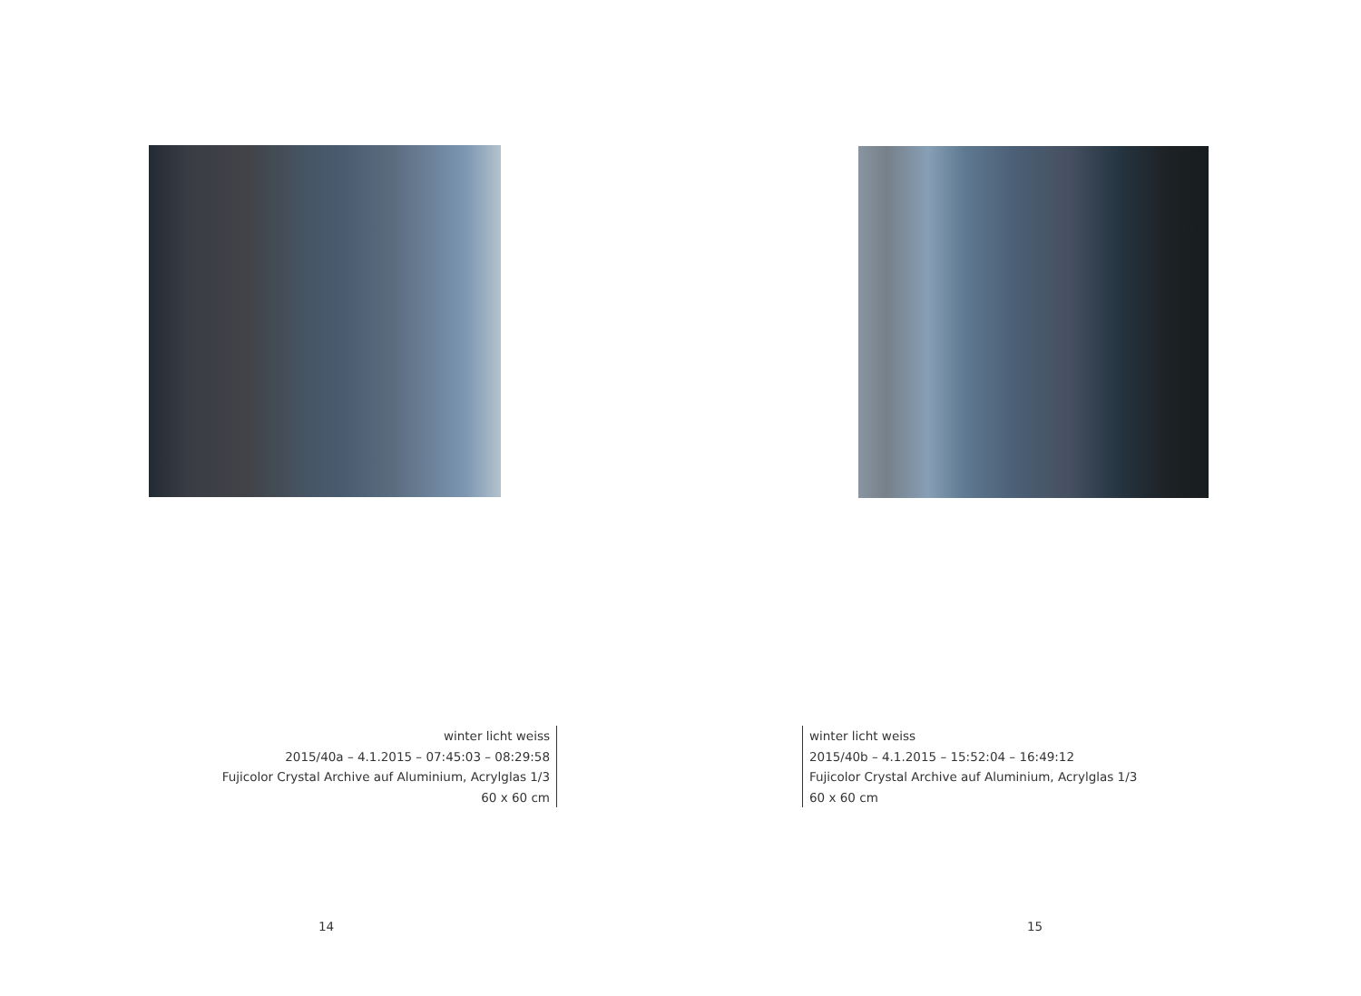winter licht weiss
2015/40a – 4.1.2015 – 07:45:03 – 08:29:58
Fujicolor Crystal Archive auf Aluminium, Acrylglas 1/3
60 x 60 cm
14
winter licht weiss
2015/40b – 4.1.2015 – 15:52:04 – 16:49:12
Fujicolor Crystal Archive auf Aluminium, Acrylglas 1/3
60 x 60 cm
15